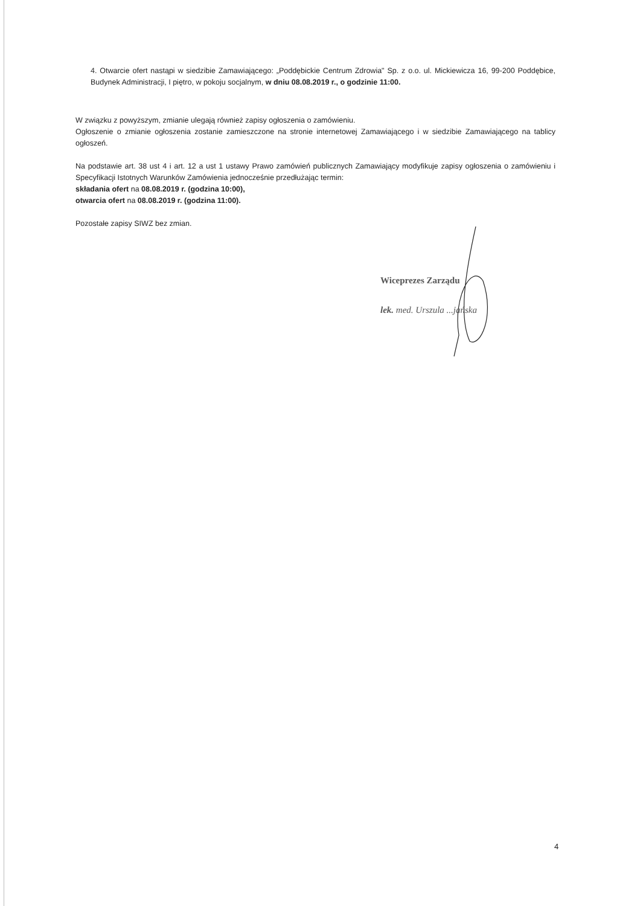4. Otwarcie ofert nastąpi w siedzibie Zamawiającego: „Poddębickie Centrum Zdrowia" Sp. z o.o. ul. Mickiewicza 16, 99-200 Poddębice, Budynek Administracji, I piętro, w pokoju socjalnym, w dniu 08.08.2019 r., o godzinie 11:00.
W związku z powyższym, zmianie ulegają również zapisy ogłoszenia o zamówieniu.
Ogłoszenie o zmianie ogłoszenia zostanie zamieszczone na stronie internetowej Zamawiającego i w siedzibie Zamawiającego na tablicy ogłoszeń.
Na podstawie art. 38 ust 4 i art. 12 a ust 1 ustawy Prawo zamówień publicznych Zamawiający modyfikuje zapisy ogłoszenia o zamówieniu i Specyfikacji Istotnych Warunków Zamówienia jednocześnie przedłużając termin:
składania ofert na 08.08.2019 r. (godzina 10:00),
otwarcia ofert na 08.08.2019 r. (godzina 11:00).
Pozostałe zapisy SIWZ bez zmian.
Wiceprezes Zarządu
lek. med. Urszula ...jańska
4